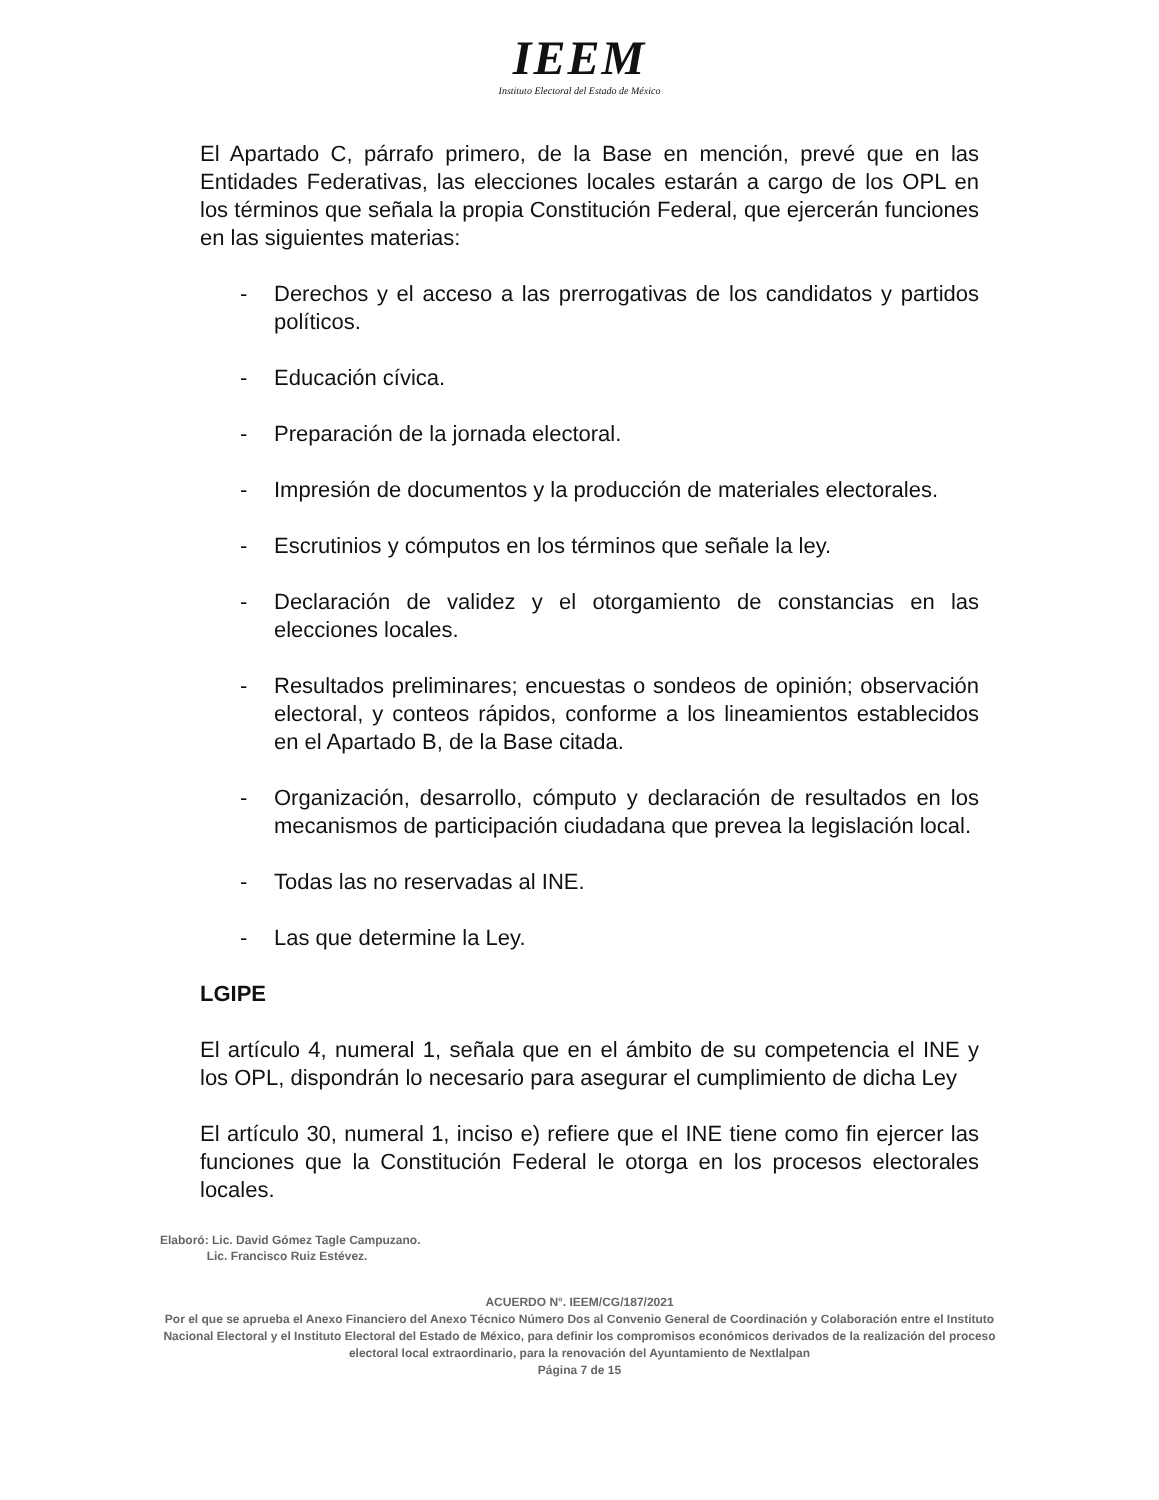IEEM
Instituto Electoral del Estado de México
El Apartado C, párrafo primero, de la Base en mención, prevé que en las Entidades Federativas, las elecciones locales estarán a cargo de los OPL en los términos que señala la propia Constitución Federal, que ejercerán funciones en las siguientes materias:
- Derechos y el acceso a las prerrogativas de los candidatos y partidos políticos.
- Educación cívica.
- Preparación de la jornada electoral.
- Impresión de documentos y la producción de materiales electorales.
- Escrutinios y cómputos en los términos que señale la ley.
- Declaración de validez y el otorgamiento de constancias en las elecciones locales.
- Resultados preliminares; encuestas o sondeos de opinión; observación electoral, y conteos rápidos, conforme a los lineamientos establecidos en el Apartado B, de la Base citada.
- Organización, desarrollo, cómputo y declaración de resultados en los mecanismos de participación ciudadana que prevea la legislación local.
- Todas las no reservadas al INE.
- Las que determine la Ley.
LGIPE
El artículo 4, numeral 1, señala que en el ámbito de su competencia el INE y los OPL, dispondrán lo necesario para asegurar el cumplimiento de dicha Ley
El artículo 30, numeral 1, inciso e) refiere que el INE tiene como fin ejercer las funciones que la Constitución Federal le otorga en los procesos electorales locales.
Elaboró: Lic. David Gómez Tagle Campuzano.
Lic. Francisco Ruiz Estévez.
ACUERDO N°. IEEM/CG/187/2021
Por el que se aprueba el Anexo Financiero del Anexo Técnico Número Dos al Convenio General de Coordinación y Colaboración entre el Instituto Nacional Electoral y el Instituto Electoral del Estado de México, para definir los compromisos económicos derivados de la realización del proceso electoral local extraordinario, para la renovación del Ayuntamiento de Nextlalpan
Página 7 de 15